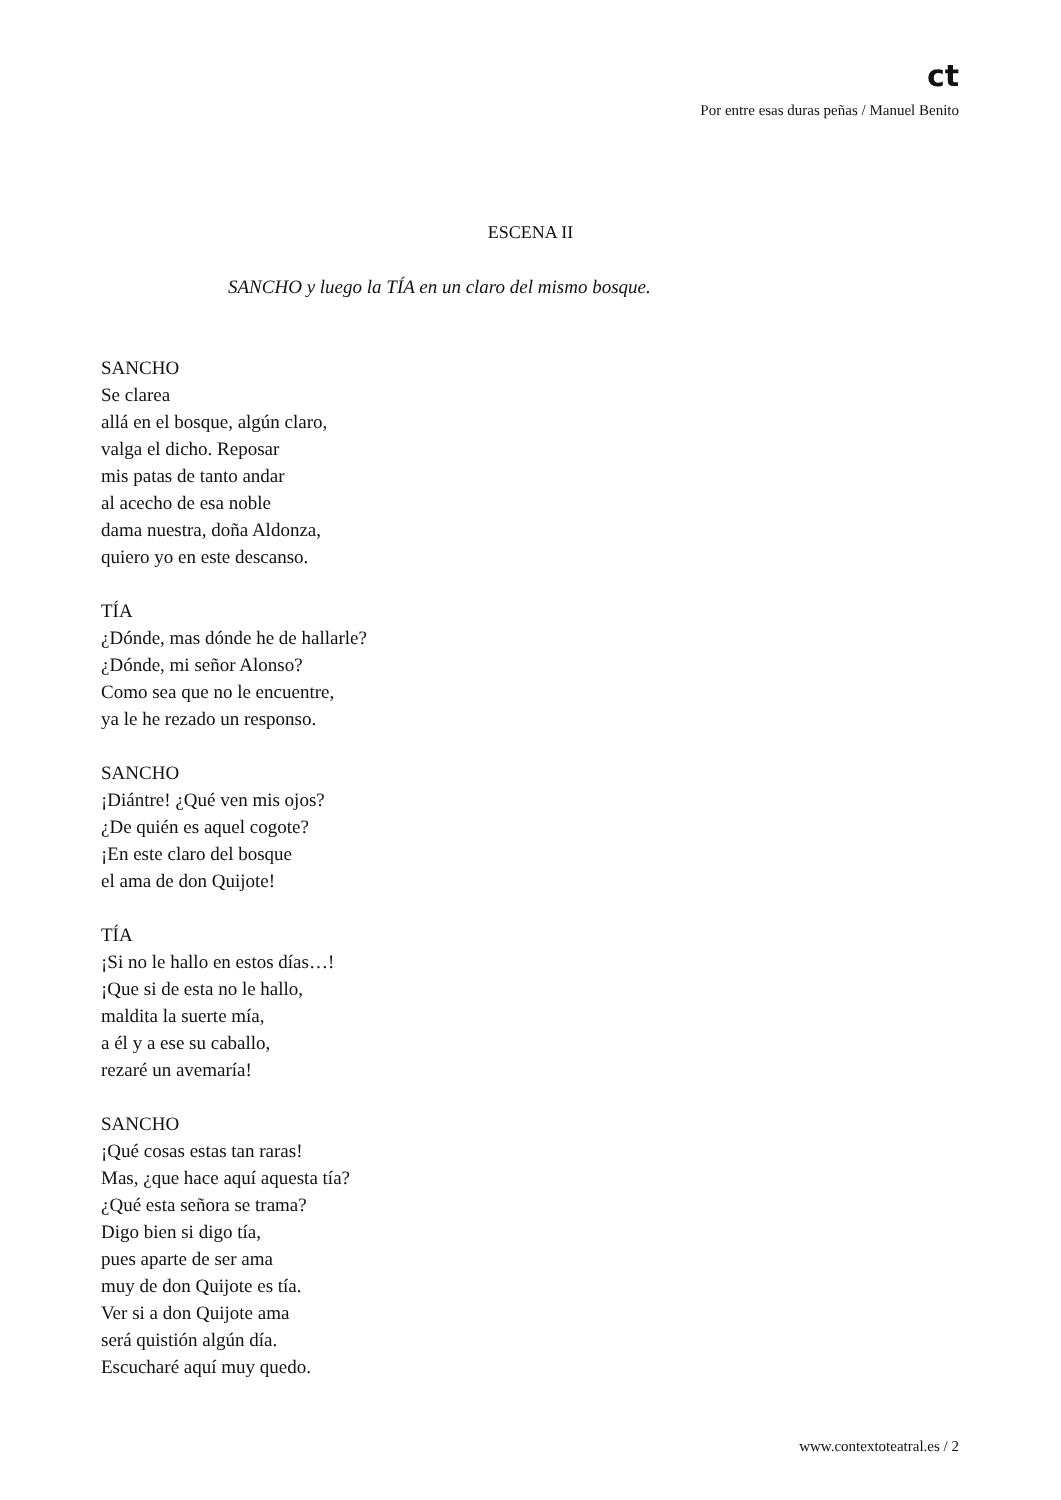ct
Por entre esas duras peñas / Manuel Benito
ESCENA II
SANCHO y luego la TÍA en un claro del mismo bosque.
SANCHO
Se clarea
allá en el bosque, algún claro,
valga el dicho. Reposar
mis patas de tanto andar
al acecho de esa noble
dama nuestra, doña Aldonza,
quiero yo en este descanso.
TÍA
¿Dónde, mas dónde he de hallarle?
¿Dónde, mi señor Alonso?
Como sea que no le encuentre,
ya le he rezado un responso.
SANCHO
¡Diántre! ¿Qué ven mis ojos?
¿De quién es aquel cogote?
¡En este claro del bosque
el ama de don Quijote!
TÍA
¡Si no le hallo en estos días…!
¡Que si de esta no le hallo,
maldita la suerte mía,
a él y a ese su caballo,
rezaré un avemaría!
SANCHO
¡Qué cosas estas tan raras!
Mas, ¿que hace aquí aquesta tía?
¿Qué esta señora se trama?
Digo bien si digo tía,
pues aparte de ser ama
muy de don Quijote es tía.
Ver si a don Quijote ama
será quistión algún día.
Escucharé aquí muy quedo.
www.contextoteatral.es / 2